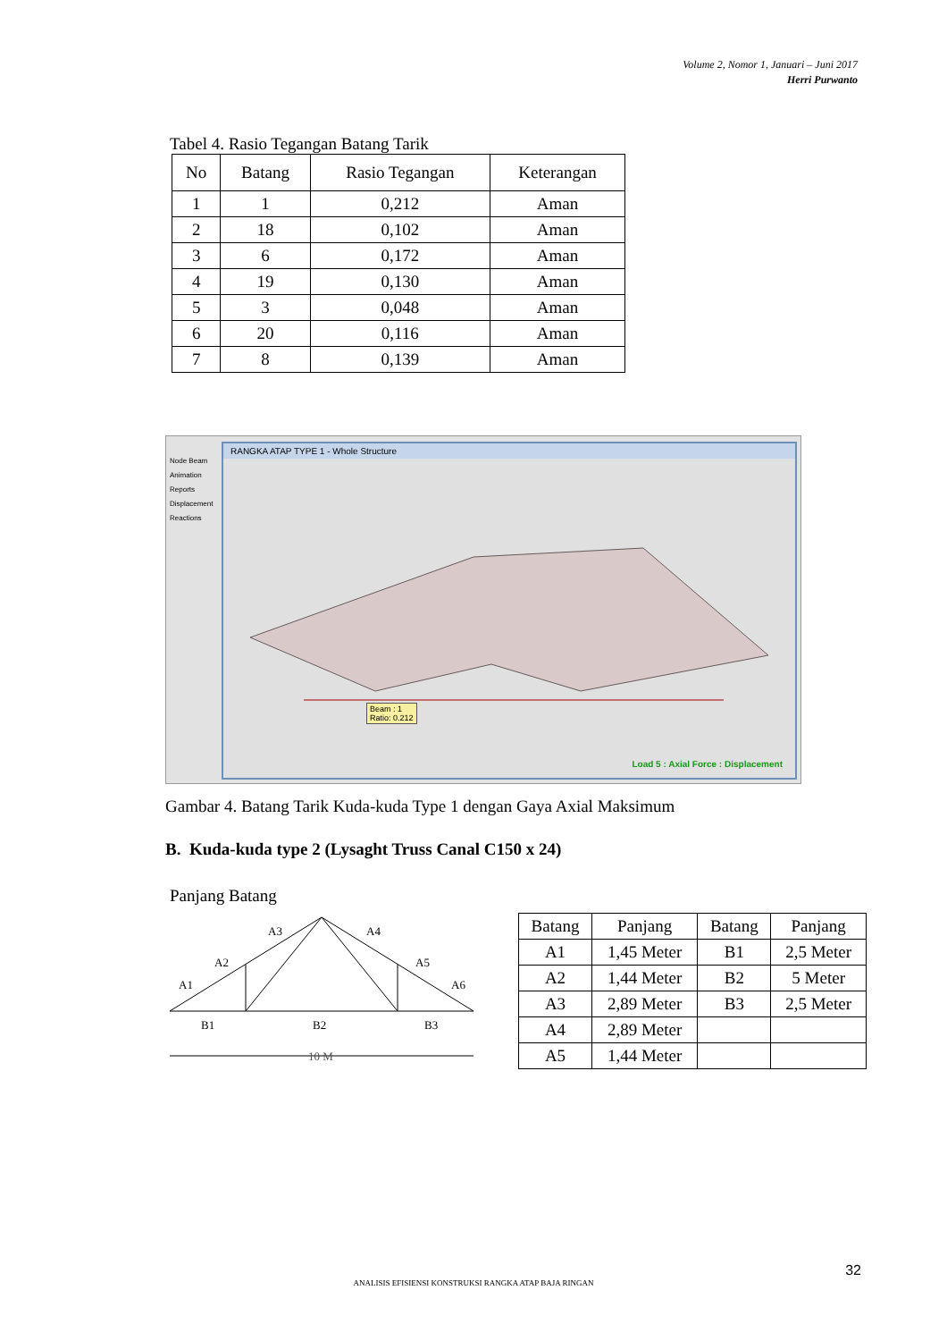Volume 2, Nomor 1, Januari – Juni 2017
Herri Purwanto
Tabel 4. Rasio Tegangan Batang Tarik
| No | Batang | Rasio Tegangan | Keterangan |
| --- | --- | --- | --- |
| 1 | 1 | 0,212 | Aman |
| 2 | 18 | 0,102 | Aman |
| 3 | 6 | 0,172 | Aman |
| 4 | 19 | 0,130 | Aman |
| 5 | 3 | 0,048 | Aman |
| 6 | 20 | 0,116 | Aman |
| 7 | 8 | 0,139 | Aman |
Node Beam Animation Reports Displacement Reactions
RANGKA ATAP TYPE 1 - Whole Structure
Beam : 1
Ratio: 0.212
Load 5 : Axial Force : Displacement
Gambar 4. Batang Tarik Kuda-kuda Type 1 dengan Gaya Axial Maksimum
B. Kuda-kuda type 2 (Lysaght Truss Canal C150 x 24)
Panjang Batang
A3
A4
A2
A5
A1
A6
B1
B2
B3
10 M
| Batang | Panjang | Batang | Panjang |
| A1 | 1,45 Meter | B1 | 2,5 Meter |
| A2 | 1,44 Meter | B2 | 5 Meter |
| A3 | 2,89 Meter | B3 | 2,5 Meter |
| A4 | 2,89 Meter | | |
| A5 | 1,44 Meter | | |
32
ANALISIS EFISIENSI KONSTRUKSI RANGKA ATAP BAJA RINGAN